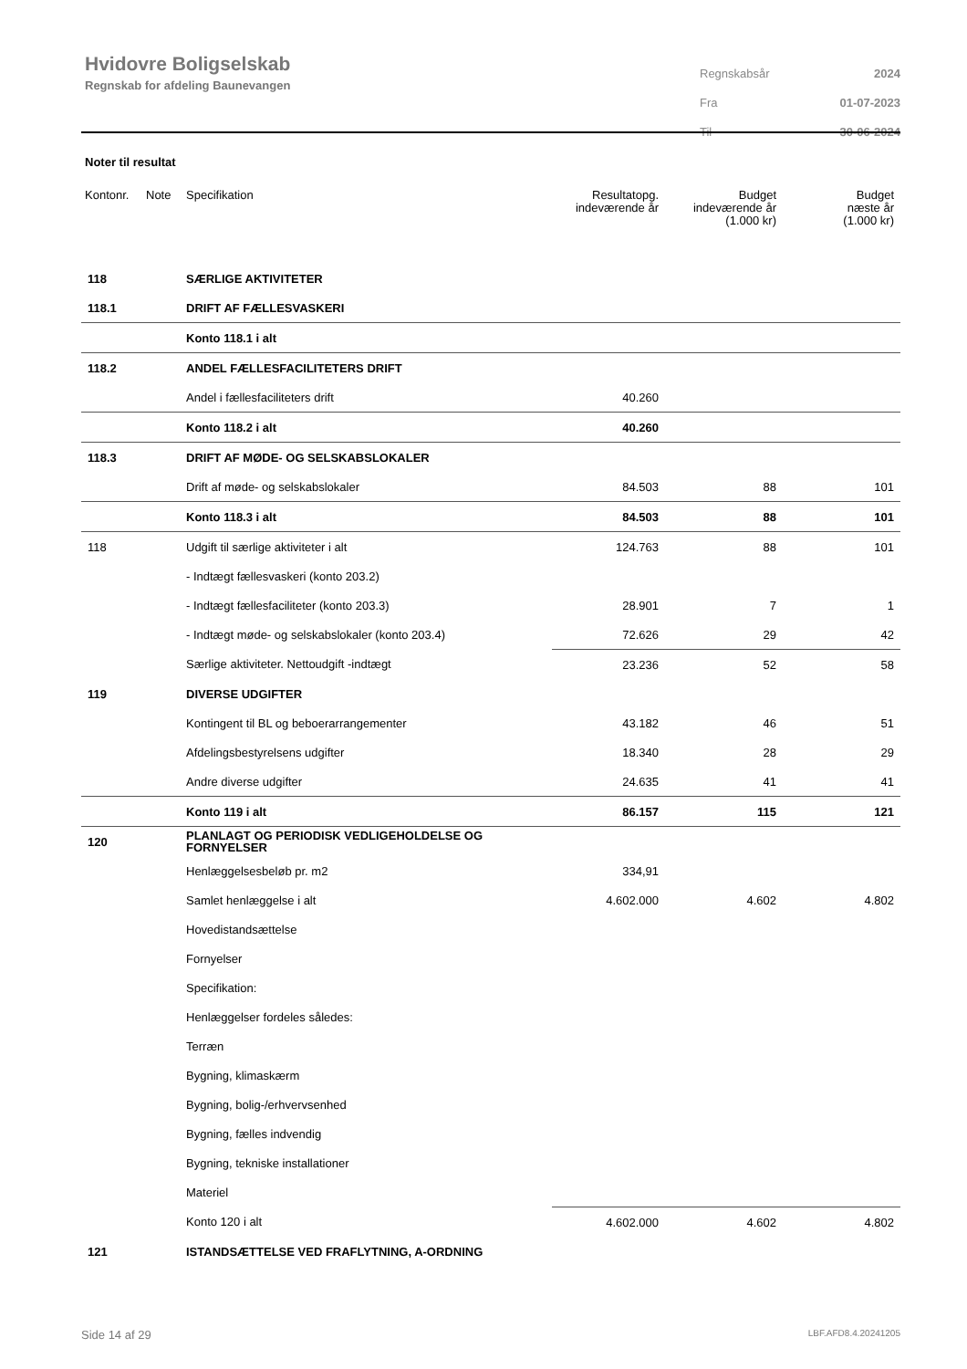Hvidovre Boligselskab
Regnskab for afdeling Baunevangen
| Regnskabsår | 2024 |
| Fra | 01-07-2023 |
| Til | 30-06-2024 |
Noter til resultat
| Kontonr. | Note | Specifikation | Resultatopg. indeværende år | Budget indeværende år (1.000 kr) | Budget næste år (1.000 kr) |
| --- | --- | --- | --- | --- | --- |
| 118 | | SÆRLIGE AKTIVITETER | | | |
| 118.1 | | DRIFT AF FÆLLESVASKERI | | | |
| | | Konto 118.1 i alt | | | |
| 118.2 | | ANDEL FÆLLESFACILITETERS DRIFT | | | |
| | | Andel i fællesfaciliteters drift | 40.260 | | |
| | | Konto 118.2 i alt | 40.260 | | |
| 118.3 | | DRIFT AF MØDE- OG SELSKABSLOKALER | | | |
| | | Drift af møde- og selskabslokaler | 84.503 | 88 | 101 |
| | | Konto 118.3 i alt | 84.503 | 88 | 101 |
| 118 | | Udgift til særlige aktiviteter i alt | 124.763 | 88 | 101 |
| | | - Indtægt fællesvaskeri (konto 203.2) | | | |
| | | - Indtægt fællesfaciliteter (konto 203.3) | 28.901 | 7 | 1 |
| | | - Indtægt møde- og selskabslokaler (konto 203.4) | 72.626 | 29 | 42 |
| | | Særlige aktiviteter. Nettoudgift -indtægt | 23.236 | 52 | 58 |
| 119 | | DIVERSE UDGIFTER | | | |
| | | Kontingent til BL og beboerarrangementer | 43.182 | 46 | 51 |
| | | Afdelingsbestyrelsens udgifter | 18.340 | 28 | 29 |
| | | Andre diverse udgifter | 24.635 | 41 | 41 |
| | | Konto 119 i alt | 86.157 | 115 | 121 |
| 120 | | PLANLAGT OG PERIODISK VEDLIGEHOLDELSE OG FORNYELSER | | | |
| | | Henlæggelsesbeløb pr. m2 | 334,91 | | |
| | | Samlet henlæggelse i alt | 4.602.000 | 4.602 | 4.802 |
| | | Hovedistandsættelse | | | |
| | | Fornyelser | | | |
| | | Specifikation: | | | |
| | | Henlæggelser fordeles således: | | | |
| | | Terræn | | | |
| | | Bygning, klimaskærm | | | |
| | | Bygning, bolig-/erhvervsenhed | | | |
| | | Bygning, fælles indvendig | | | |
| | | Bygning, tekniske installationer | | | |
| | | Materiel | | | |
| | | Konto 120 i alt | 4.602.000 | 4.602 | 4.802 |
| 121 | | ISTANDSÆTTELSE VED FRAFLYTNING, A-ORDNING | | | |
Side 14 af 29 LBF.AFD8.4.20241205